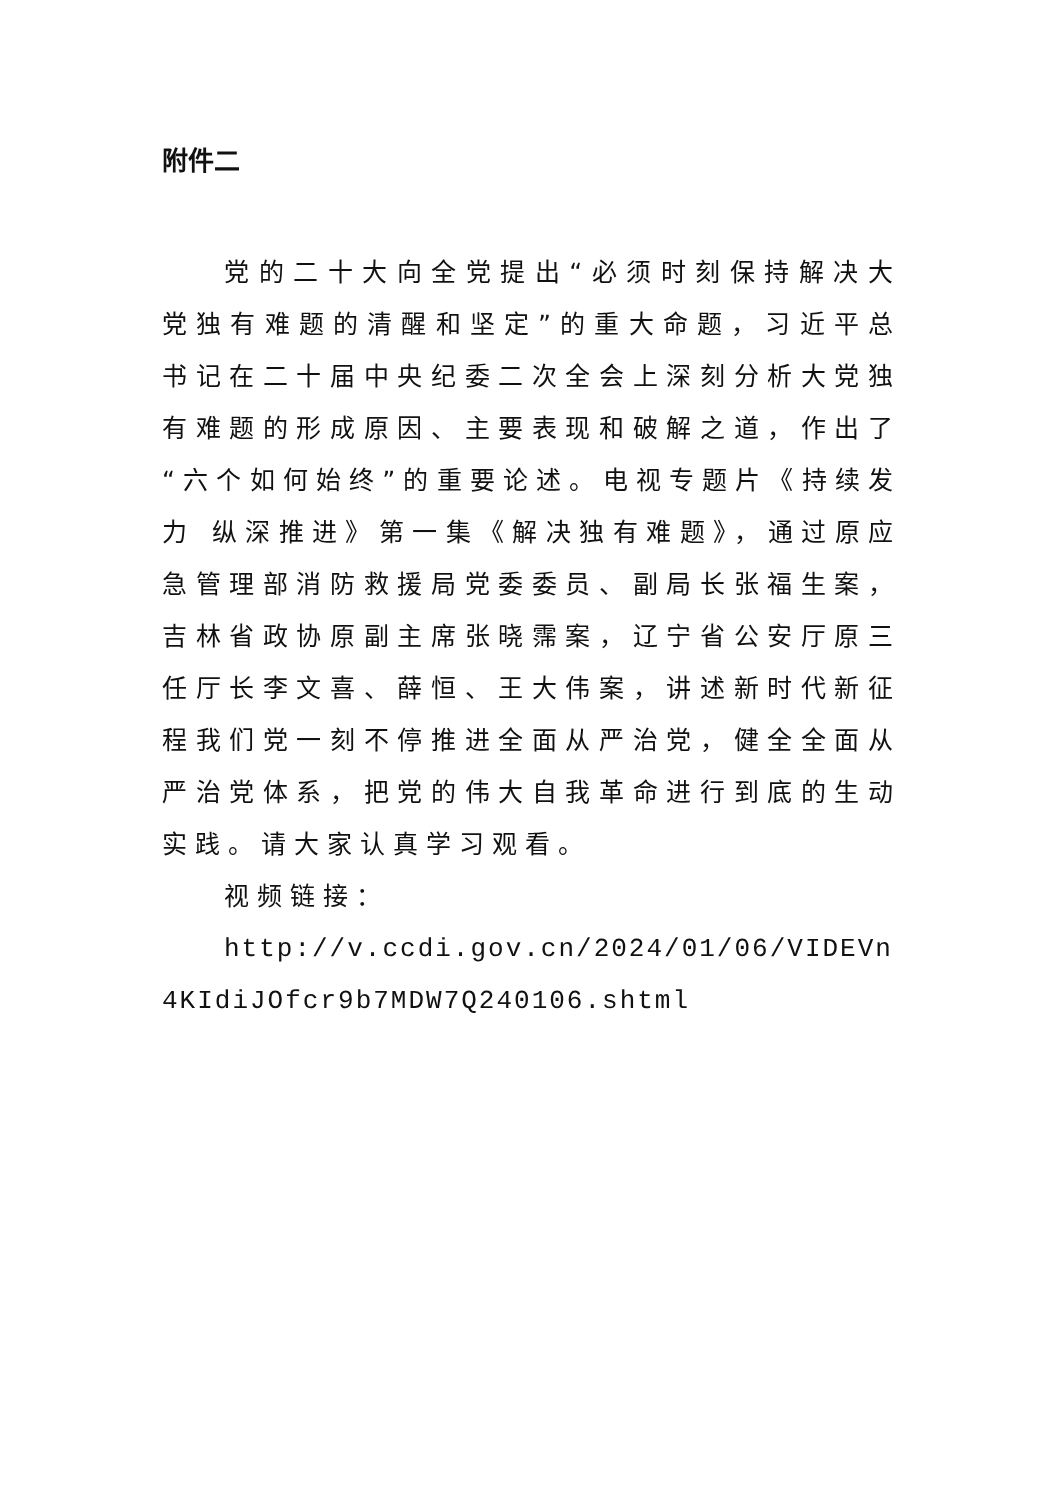附件二
党的二十大向全党提出“必须时刻保持解决大党独有难题的清醒和坚定”的重大命题，习近平总书记在二十届中央纪委二次全会上深刻分析大党独有难题的形成原因、主要表现和破解之道，作出了“六个如何始终”的重要论述。电视专题片《持续发力 纵深推进》第一集《解决独有难题》，通过原应急管理部消防救援局党委委员、副局长张福生案，吉林省政协原副主席张晓霈案，辽宁省公安厅原三任厅长李文喜、薛恒、王大伟案，讲述新时代新征程我们党一刻不停推进全面从严治党，健全全面从严治党体系，把党的伟大自我革命进行到底的生动实践。请大家认真学习观看。
视频链接：
http://v.ccdi.gov.cn/2024/01/06/VIDEVn4KIdiJOfcr9b7MDW7Q240106.shtml